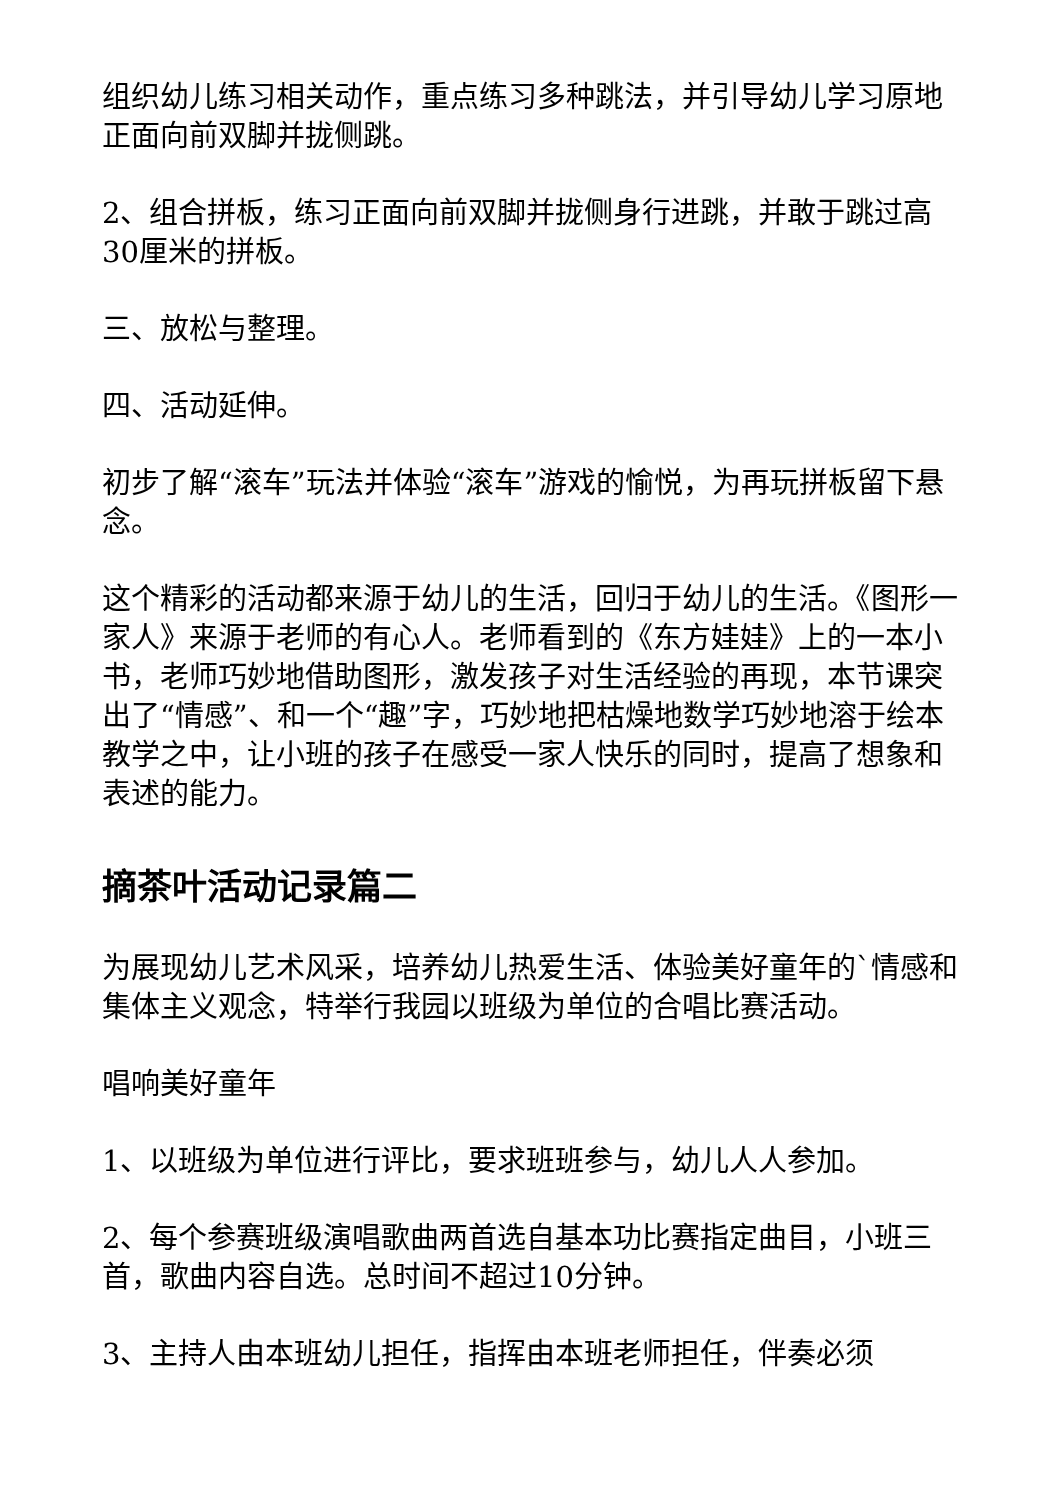组织幼儿练习相关动作，重点练习多种跳法，并引导幼儿学习原地正面向前双脚并拢侧跳。
2、组合拼板，练习正面向前双脚并拢侧身行进跳，并敢于跳过高30厘米的拼板。
三、放松与整理。
四、活动延伸。
初步了解“滚车”玩法并体验“滚车”游戏的愉悦，为再玩拼板留下悬念。
这个精彩的活动都来源于幼儿的生活，回归于幼儿的生活。《图形一家人》来源于老师的有心人。老师看到的《东方娃娃》上的一本小书，老师巧妙地借助图形，激发孩子对生活经验的再现，本节课突出了“情感”、和一个“趣”字，巧妙地把枯燥地数学巧妙地溶于绘本教学之中，让小班的孩子在感受一家人快乐的同时，提高了想象和表述的能力。
摘茶叶活动记录篇二
为展现幼儿艺术风采，培养幼儿热爱生活、体验美好童年的`情感和集体主义观念，特举行我园以班级为单位的合唱比赛活动。
唱响美好童年
1、以班级为单位进行评比，要求班班参与，幼儿人人参加。
2、每个参赛班级演唱歌曲两首选自基本功比赛指定曲目，小班三首，歌曲内容自选。总时间不超过10分钟。
3、主持人由本班幼儿担任，指挥由本班老师担任，伴奏必须